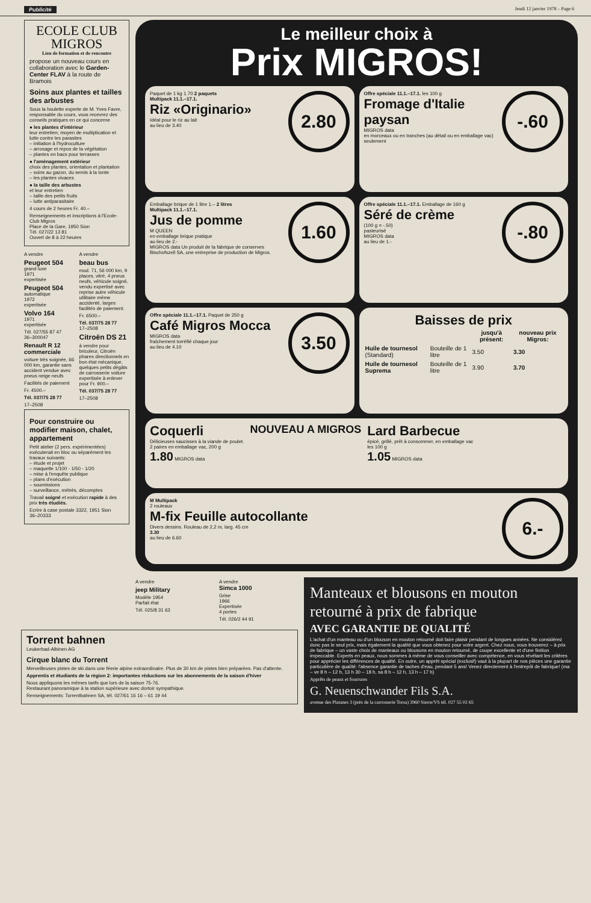Publicité Jeudi 12 janvier 1978 – Page 6
ECOLE CLUB
MIGROS
Lieu de formation et de rencontre
propose un nouveau cours en collaboration avec le Garden-Center FLAV à la route de Bramois
Soins aux plantes et tailles des arbustes
Sous la houlette experte de M. Yves Favre, responsable du cours, vous recevrez des conseils pratiques en ce qui concerne
● les plantes d'intérieur
leur entretien; moyen de multiplication et lutte contre les parasites
– initiation à l'hydroculture
– arrosage et repos de la végétation
– plantes en bacs pour terrasses
● l'aménagement extérieur
choix des plantes, orientation et plantation
– soins au gazon, du semis à la tonte
– les plantes vivaces
● la taille des arbustes
et leur entretien
– taille des petits fruits
– lutte antiparasitaire
4 cours de 2 heures Fr. 40.–
Renseignements et inscriptions à l'Ecole-Club Migros
Place de la Gare, 1950 Sion
Tél. 027/22 13 81
Ouvert de 8 à 22 heures
A vendre
Peugeot 504
grand luxe
1971
expertisée
Peugeot 504
automatique
1972
expertisée
Volvo 164
1971
expertisée
Tél. 027/55 87 47
36–300047
Renault R 12 commerciale
voiture très soignée, 66 000 km, garantie sans accident vendue avec pneus neige neufs
Facilités de paiement
Fr. 4500.–
Tél. 037/75 28 77
17–2508
A vendre
beau bus
mod. 71, 56 000 km, 9 places, vitré, 4 pneus neufs, véhicule soigné, vendu expertisé avec reprise autre véhicule utilitaire même accidenté, larges facilités de paiement.
Fr. 6500.–
Tél. 037/75 28 77
17–2508
Citroën DS 21
à vendre pour bricoleur, Citroën phares directionnels en bon état mécanique, quelques petits dégâts de carrosserie voiture expertisée à enlever pour Fr. 900.–
Tél. 037/75 28 77
17–2508
Pour construire ou modifier maison, chalet, appartement
Petit atelier (2 pers. expérimentées) exécuterait en bloc ou séparément les travaux suivants:
– étude et projet
– maquette 1/100 - 1/50 - 1/20
– mise à l'enquête publique
– plans d'exécution
– soumissions
– surveillance, métrés, décomptes
Travail soigné et exécution rapide à des prix très étudiés.
Ecrire à case postale 3322, 1951 Sion
36–20333
Le meilleur choix à
Prix MIGROS!
2.80
Paquet de 1 kg 1.70 2 paquets
Multipack 11.1.–17.1.
Riz «Originario»
Idéal pour le riz au lait
au lieu de 3.40
-.60
Offre spéciale 11.1.–17.1. les 100 g
Fromage d'Italie paysan
MIGROS data
en morceaux ou en tranches (au détail ou en emballage vac)
seulement
1.60
Emballage brique de 1 litre 1.– 2 litres
Multipack 11.1.–17.1.
Jus de pomme
M QUEEN
en emballage brique pratique
au lieu de 2.-
MIGROS data Un produit de la fabrique de conserves Bischofszell SA, une entreprise de production de Migros.
-.80
Offre spéciale 11.1.–17.1. Emballage de 160 g
Séré de crème
(100 g = -.50)
pasteurisé
MIGROS data
au lieu de 1.-
3.50
Offre spéciale 11.1.–17.1. Paquet de 250 g
Café Migros Mocca
MIGROS data
fraîchement torréfié chaque jour
au lieu de 4.10
Baisses de prix
| | | jusqu'à présent: | nouveau prix Migros: |
| --- | --- | --- | --- |
| Huile de tournesol (Standard) | Bouteille de 1 litre | 3.50 | 3.30 |
| Huile de tournesol Suprema | Bouteille de 1 litre | 3.90 | 3.70 |
Coquerli
Délicieuses saucisses à la viande de poulet.
2 paires en emballage vac, 200 g
1.80 MIGROS data
NOUVEAU A MIGROS
Lard Barbecue
épicé, grillé, prêt à consommer, en emballage vac
les 100 g
1.05 MIGROS data
6.-
M Multipack
2 rouleaux
M-fix Feuille autocollante
Divers dessins. Rouleau de 2,2 m, larg. 45 cm
3.30
au lieu de 6.60
A vendre
jeep Military
Modèle 1954
Parfait état
Tél. 025/8 31 63
A vendre
Simca 1000
Grise
1966
Expertisée
4 portes
Tél. 026/2 44 91
Torrent bahnen
Leukerbad-Albinen AG
Cirque blanc du Torrent
Merveilleuses pistes de ski dans une féerie alpine extraordinaire. Plus de 30 km de pistes bien préparées. Pas d'attente.
Apprentis et étudiants de la région 2: importantes réductions sur les abonnements de la saison d'hiver
Nous appliquons les mêmes tarifs que lors de la saison 75-76.
Restaurant panoramique à la station supérieure avec dortoir sympathique.
Renseignements: Torrentbahnen SA, tél. 027/61 16 16 – 61 19 44
Manteaux et blousons en mouton retourné à prix de fabrique
AVEC GARANTIE DE QUALITÉ
L'achat d'un manteau ou d'un blouson en mouton retourné doit faire plaisir pendant de longues années. Ne considérez donc pas le seul prix, mais également la qualité que vous obtenez pour votre argent. Chez nous, vous trouverez – à prix de fabrique – un vaste choix de manteaux ou blousons en mouton retourné, de coupe excellente et d'une finition impeccable. Experts en peaux, nous sommes à même de vous conseiller avec compétence, en vous révélant les critères pour apprécier les différences de qualité. En outre, un apprêt spécial (exclusif) vaut à la plupart de nos pièces une garantie particulière de qualité: l'absence garantie de taches d'eau, pendant 5 ans! Venez directement à l'entrepôt de fabrique! (ma – ve 8 h – 12 h, 13 h 30 – 18 h, sa 8 h – 12 h, 13 h – 17 h)
Apprêts de peaux et fourrures
G. Neuenschwander Fils S.A.
avenue des Platanes 3 (près de la carrosserie Torsa) 3960 Sierre/VS tél. 027 55 02 65